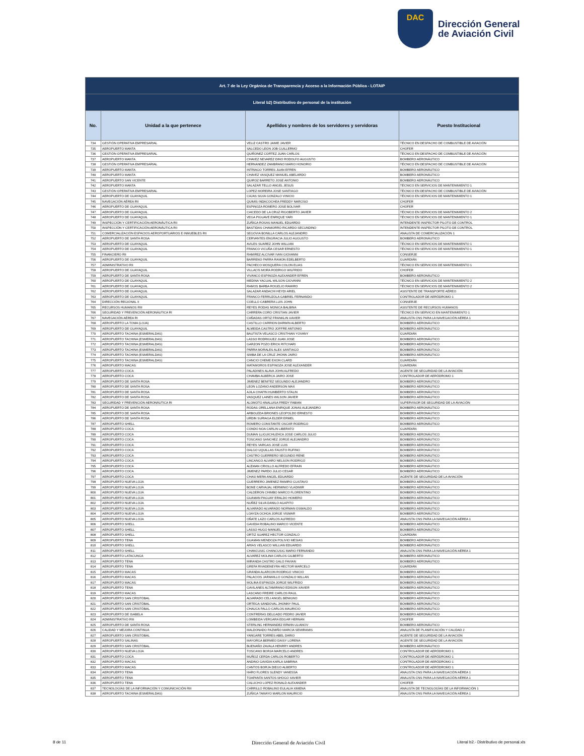DAC
Dirección General
de Aviación Civil
| Art. 7 de la Ley Orgánica de Transparencia y Acceso a la Información Pública - LOTAIP | | | |
| --- | --- | --- | --- |
| Literal b2) Distributivo de personal de la institución | | | |
| No. | Unidad a la que pertenece | Apellidos y nombres de los servidores y servidoras | Puesto Institucional |
| 734 | GESTIÓN OPERATIVA EMPRESARIAL | VELIZ CASTRO JAIME JAVIER | TÉCNICO EN DESPACHO DE COMBUSTIBLE DE AVIACIÓN |
| 735 | AEROPUERTO MANTA | SALCEDO LEON JOB GUILLERMO | CHOFER |
| 736 | GESTIÓN OPERATIVA EMPRESARIAL | QUIÑONEZ CORTEZ JUAN CARLOS | TÉCNICO EN DESPACHO DE COMBUSTIBLE DE AVIACIÓN |
| 737 | AEROPUERTO MANTA | CHAVEZ NEVAREZ DINO RODOLFO AUGUSTO | BOMBERO AERONÁUTICO |
| 738 | GESTIÓN OPERATIVA EMPRESARIAL | HERNANDEZ ZAMBRANO MARIO HONORIO | TÉCNICO EN DESPACHO DE COMBUSTIBLE DE AVIACIÓN |
| 739 | AEROPUERTO MANTA | INTRIAGO TORRES JUAN EFREN | BOMBERO AERONÁUTICO |
| 740 | AEROPUERTO MANTA | CHAVEZ VASQUEZ MANUEL ABELARDO | BOMBERO AERONÁUTICO |
| 741 | AEROPUERTO SAN VICENTE | QUIROZ BARRETO JOSE ANTONIO | BOMBERO AERONÁUTICO |
| 742 | AEROPUERTO MANTA | SALAZAR TELLO ANGEL JESUS | TÉCNICO EN SERVICIOS DE MANTENIMIENTO 1 |
| 743 | GESTIÓN OPERATIVA EMPRESARIAL | LOPEZ MOREIRA JOSE SANTIAGO | TÉCNICO EN DESPACHO DE COMBUSTIBLE DE AVIACIÓN |
| 744 | AEROPUERTO DE GUAYAQUIL | CAJAS SILVA GONZALO VINICIO | TÉCNICO EN SERVICIOS DE MANTENIMIENTO 1 |
| 745 | NAVEGACIÓN AÉREA RII | QUIMIS INDACOCHEA FREDDY NARCISO | CHOFER |
| 746 | AEROPUERTO DE GUAYAQUIL | ESPINOZA ROMERO JOSE BOLIVAR | CHOFER |
| 747 | AEROPUERTO DE GUAYAQUIL | CAICEDO DE LA CRUZ RIGOBERTO JAVIER | TÉCNICO EN SERVICIOS DE MANTENIMIENTO 2 |
| 748 | AEROPUERTO DE GUAYAQUIL | VEGA PIGUAVE ENRIQUE YARI | TÉCNICO EN SERVICIOS DE MANTENIMIENTO 1 |
| 749 | INSPECCIÓN Y CERTIFICACIÓN AERONÁUTICA RII | ZUÑIGA ROSAS MANUEL EDUARDO | INTENDENTE INSPECTOR PILOTO DE CONTROL |
| 750 | INSPECCIÓN Y CERTIFICACIÓN AERONÁUTICA RII | BASTIDAS CHAMORRO RICARDO SECUNDINO | INTENDENTE INSPECTOR PILOTO DE CONTROL |
| 751 | COMERCIALIZACIÓN ESPACIOS AEROPORTUARIOS E INMUEBLES RII | SEGOVIA BONILLA CARLOS ALEJANDRO | ANALISTA DE COMERCIALIZACIÓN 1 |
| 752 | AEROPUERTO DE SANTA ROSA | CERVANTES ENGRACIA JULIO AUGUSTO | BOMBERO AERONÁUTICO |
| 753 | AEROPUERTO DE GUAYAQUIL | AVILES SUAREZ JOHN WILLIAN | TÉCNICO EN SERVICIOS DE MANTENIMIENTO 1 |
| 754 | AEROPUERTO DE GUAYAQUIL | FRANCO VICUÑA CESAR ERNESTO | TÉCNICO EN SERVICIOS DE MANTENIMIENTO 1 |
| 755 | FINANCIERO RII | RAMIREZ ALCIVAR IVAN GIOVANNI | CONSERJE |
| 756 | AEROPUERTO DE GUAYAQUIL | BARRENO PARRA RAMON EDELBERTO | GUARDIÁN |
| 757 | ADMINISTRATIVO RII | PACHECO MOSQUERA COLON ELIAS | TÉCNICO EN SERVICIOS DE MANTENIMIENTO 1 |
| 758 | AEROPUERTO DE GUAYAQUIL | VILLACIS MORA RODRIGO WILFRIDO | CHOFER |
| 759 | AEROPUERTO DE SANTA ROSA | VIVANCO ESPINOZA ALEXANDER EFREN | BOMBERO AERONÁUTICO |
| 760 | AEROPUERTO DE GUAYAQUIL | MEDINA YAGUAL WILSON GIOVANNI | TÉCNICO EN SERVICIOS DE MANTENIMIENTO 2 |
| 761 | AEROPUERTO DE GUAYAQUIL | RAMOS BARBA ROGELIO RAMIRO | TÉCNICO EN SERVICIOS DE MANTENIMIENTO 2 |
| 762 | AEROPUERTO DE GUAYAQUIL | SALAZAR ANDACHI HEYDI ARIEL | ASISTENTE DE TRANSPORTE AÉREO |
| 763 | AEROPUERTO DE GUAYAQUIL | FRANCO FERRUZOLA GABRIEL FERNANDO | CONTROLADOR DE AERÓDROMO 1 |
| 764 | DIRECCIÓN REGIONAL II | COELLO CABRERA LUIS JOHN | CONSERJE |
| 765 | RECURSOS HUMANOS RIII | REYES RODAS MONICA BALBINA | ASISTENTE DE RECURSOS HUMANOS |
| 766 | SEGURIDAD Y PREVENCIÓN AERONÁUTICA RI | CARRERA CORO CRISTIAN JAVIER | TÉCNICO EN SERVICIO EN MANTENIMIENTO 1 |
| 767 | NAVEGACIÓN AÉREA RI | CAÑADAS ORTIZ FRANKLIN XAVIER | ANALISTA CNS PARA LA NAVEGACIÓN AÉREA 1 |
| 768 | AEROPUERTO LA TOMA (LOJA) | CASTILLO CARRION DARWIN ALBERTO | BOMBERO AERONÁUTICO |
| 769 | AEROPUERTO DE GUAYAQUIL | ALMEIDA CASTRO JOFFRE ANTONIO | BOMBERO AERONÁUTICO |
| 770 | AEROPUERTO TACHINA (ESMERALDAS) | BAUTISTA VELASCO CRISTHIAN YOVANY | GUARDIÁN |
| 771 | AEROPUERTO TACHINA (ESMERALDAS) | LASSO RODRIGUEZ JUAN JOSE | BOMBERO AERONÁUTICO |
| 772 | AEROPUERTO TACHINA (ESMERALDAS) | GARZON POZO ERICK RITCHARI | BOMBERO AERONÁUTICO |
| 773 | AEROPUERTO TACHINA (ESMERALDAS) | PARRA MORALES ALEX SANTIAGO | BOMBERO AERONÁUTICO |
| 774 | AEROPUERTO TACHINA (ESMERALDAS) | SIMBA DE LA CRUZ JHONN JAIRO | BOMBERO AERONÁUTICO |
| 775 | AEROPUERTO TACHINA (ESMERALDAS) | CANCIO CHEME EXON CLARD | GUARDIÁN |
| 776 | AEROPUERTO MACAS | MATAMOROS ESPINOZA JOSE ALEXANDER | GUARDIÁN |
| 777 | AEROPUERTO COCA | PALADINES ALAVA JOHN ALFREDO | AGENTE DE SEGURIDAD DE LA AVIACIÓN |
| 778 | AEROPUERTO COCA | CHAMBA ALBERCA JAIRO JOSE | CONTROLADOR DE AERÓDROMO 1 |
| 779 | AEROPUERTO DE SANTA ROSA | JIMENEZ BENITEZ SEGUNDO ALEJANDRO | BOMBERO AERONÁUTICO |
| 780 | AEROPUERTO DE SANTA ROSA | LEON LOZANO ANDERSON MAX | BOMBERO AERONÁUTICO |
| 781 | AEROPUERTO DE SANTA ROSA | AJILA CHAPIN HUMBERTO STALIN | BOMBERO AERONÁUTICO |
| 782 | AEROPUERTO DE SANTA ROSA | VASQUEZ LAINES WILSON JAVIER | BOMBERO AERONÁUTICO |
| 783 | SEGURIDAD Y PREVENCIÓN AERONÁUTICA RI | ALOMOTO ANALUISA FREDY FABIAN | SUPERVISOR DE SEGURIDAD DE LA AVIACIÓN |
| 784 | AEROPUERTO DE SANTA ROSA | RODAS ORELLANA ENRIQUE JONAS ALEJANDRO | BOMBERO AERONÁUTICO |
| 785 | AEROPUERTO DE SANTA ROSA | ARBOLEDA BRIONES LEOPOLDO ERNESTO | BOMBERO AERONÁUTICO |
| 786 | AEROPUERTO DE SANTA ROSA | URDIN SURIAGA ELDER ERMEL | BOMBERO AERONÁUTICO |
| 787 | AEROPUERTO SHELL | ROMERO CONSTANTE OSCAR RODRIGO | BOMBERO AERONÁUTICO |
| 788 | AEROPUERTO COCA | CONDO NOA CARLIN LIBERATO | GUARDIÁN |
| 789 | AEROPUERTO COCA | DUMAN LLIGUICHUZHCA JOSE CARLOS JULIO | BOMBERO AERONÁUTICO |
| 790 | AEROPUERTO COCA | TOSCANO SANCHEZ JORGE ALEJANDRO | BOMBERO AERONÁUTICO |
| 791 | AEROPUERTO COCA | REYES VARGAS JOSE LUIS | BOMBERO AERONÁUTICO |
| 792 | AEROPUERTO COCA | DALGO UQUILLAS FAUSTO RUFINO | BOMBERO AERONÁUTICO |
| 793 | AEROPUERTO COCA | CASTRO GUERRERO SEGUNDO RENE | BOMBERO AERONÁUTICO |
| 794 | AEROPUERTO COCA | LINCANGO ALVARO NELSON RODRIGO | BOMBERO AERONÁUTICO |
| 795 | AEROPUERTO COCA | ALEMAN CRIOLLO ALFREDO EFRAIN | BOMBERO AERONÁUTICO |
| 796 | AEROPUERTO COCA | JIMENEZ PARDO JULIO CESAR | BOMBERO AERONÁUTICO |
| 797 | AEROPUERTO COCA | CHASI MERA ANGEL EDUARDO | AGENTE DE SEGURIDAD DE LA AVIACIÓN |
| 798 | AEROPUERTO NUEVA LOJA | GUERRERO JIMENEZ RAMIRO GUSTAVO | BOMBERO AERONÁUTICO |
| 799 | AEROPUERTO NUEVA LOJA | BONE CARVAJAL HERMINIO VLADIMIR | BOMBERO AERONÁUTICO |
| 800 | AEROPUERTO NUEVA LOJA | CALDERON CHIMBO MARCO FLORENTINO | BOMBERO AERONÁUTICO |
| 801 | AEROPUERTO NUEVA LOJA | GUAMAN PAGUAY ERALDO HOMERO | BOMBERO AERONÁUTICO |
| 802 | AEROPUERTO NUEVA LOJA | NUÑEZ SILVA DANILO AGAPITO | BOMBERO AERONÁUTICO |
| 803 | AEROPUERTO NUEVA LOJA | ALVARADO ALVARADO NORMAN OSWALDO | BOMBERO AERONÁUTICO |
| 804 | AEROPUERTO NUEVA LOJA | LOAYZA OCHOA JORGE VISMAR | BOMBERO AERONÁUTICO |
| 805 | AEROPUERTO NUEVA LOJA | OÑATE LAZO CARLOS ALFREDO | ANALISTA CNS PARA LA NAVEGACIÓN AÉREA 1 |
| 806 | AEROPUERTO SHELL | GAVIDIA ROBALINO MARCO VICENTE | BOMBERO AERONÁUTICO |
| 807 | AEROPUERTO SHELL | LASSO HUGO MANUEL | BOMBERO AERONÁUTICO |
| 808 | AEROPUERTO SHELL | ORTIZ SUAREZ HECTOR GONZALO | GUARDIÁN |
| 809 | AEROPUERTO TENA | GUAMAN MENDOZA POLIVIO MESIAS | BOMBERO AERONÁUTICO |
| 810 | AEROPUERTO SHELL | ARIAS VELASCO WILLIAN EDUARDO | BOMBERO AERONÁUTICO |
| 811 | AEROPUERTO SHELL | CHANCUSIG CHANCUSIG MARIO FERNANDO | ANALISTA CNS PARA LA NAVEGACIÓN AÉREA 1 |
| 812 | AEROPUERTO LATACUNGA | ALVAREZ MOLINA CARLOS GILBERTO | BOMBERO AERONÁUTICO |
| 813 | AEROPUERTO TENA | MIRANDA CASTRO GALO FAVIAN | BOMBERO AERONÁUTICO |
| 814 | AEROPUERTO TENA | GREFA RIVADENEYRA HECTOR MARCELO | GUARDIÁN |
| 815 | AEROPUERTO MACAS | GRANDA ALARCON RODRIGO VINICIO | BOMBERO AERONÁUTICO |
| 816 | AEROPUERTO MACAS | PALACIOS JARAMILLO GONZALO WILLAN | BOMBERO AERONÁUTICO |
| 817 | AEROPUERTO MACAS | MOLINA ESPINOZA JORGE WILFRIDO | BOMBERO AERONÁUTICO |
| 818 | AEROPUERTO TENA | GAVILANES ALTAMIRANO EDISON XAVIER | BOMBERO AERONÁUTICO |
| 819 | AEROPUERTO MACAS | LASCANO FREIRE CARLOS RAUL | BOMBERO AERONÁUTICO |
| 820 | AEROPUERTO SAN CRISTÓBAL | ALVARADO CELI ANGEL BENIGNO | BOMBERO AERONÁUTICO |
| 821 | AEROPUERTO SAN CRISTÓBAL | ORTEGA SANDOVAL JHONNY PAUL | BOMBERO AERONÁUTICO |
| 822 | AEROPUERTO SAN CRISTÓBAL | CHAUCA PALLO CARLOS MAURICIO | BOMBERO AERONÁUTICO |
| 823 | AEROPUERTO DE ISABELA | CONTRERAS DELGADO PEDRO JAVIER | BOMBERO AERONÁUTICO |
| 824 | ADMINISTRATIVO RIII | LOMBEIDA VERGARA EDGAR HERNAN | CHOFER |
| 825 | AEROPUERTO DE SANTA ROSA | STERLING HERNANDEZ ERWIN ULIANOV | BOMBERO AERONÁUTICO |
| 826 | CALIDAD Y MEJORA CONTINUA | MALDONADO PAZMIÑO MARCIA SEMIRAMIS | ANALISTA DE PLANIFICACIÓN Y CALIDAD 2 |
| 827 | AEROPUERTO SAN CRISTÓBAL | YANGARE TORRES ABEL DARIO | AGENTE DE SEGURIDAD DE LA AVIACIÓN |
| 828 | AEROPUERTO SALINAS | MAYORGA BERMEO DAISY LORENA | AGENTE DE SEGURIDAD DE LA AVIACIÓN |
| 829 | AEROPUERTO SAN CRISTÓBAL | BUENAÑO ZAVALA HENRRY ANDRES | BOMBERO AERONÁUTICO |
| 830 | AEROPUERTO NUEVA LOJA | TOSCANO BORJA MARCELO ANDRES | CONTROLADOR DE AERÓDROMO 1 |
| 831 | AEROPUERTO COCA | MUÑOZ CERDA CARLOS ROBERTO | CONTROLADOR DE AERÓDROMO 1 |
| 832 | AEROPUERTO MACAS | ANDINO GAVIDIA KARLA SABRINA | CONTROLADOR DE AERÓDROMO 1 |
| 833 | AEROPUERTO MACAS | CANTOS BORJA DIEGO ALBERTO | CONTROLADOR DE AERÓDROMO 1 |
| 834 | AEROPUERTO TENA | HARO FLORES SLENDY VANESSA | ANALISTA CNS PARA LA NAVEGACIÓN AÉREA 1 |
| 835 | AEROPUERTO TENA | TOAPANTA SANTOS SHOGO XAVIER | ANALISTA CNS PARA LA NAVEGACIÓN AÉREA 1 |
| 836 | AEROPUERTO TENA | CALUCHO LOPEZ RONALD ALEXANDER | CHOFER |
| 837 | TECNOLOGÍAS DE LA INFORMACIÓN Y COMUNICACIÓN RIII | CARRILLO ROBALINO EULALIA XIMENA | ANALISTA DE TECNOLOGÍAS DE LA INFORMACIÓN 1 |
| 838 | AEROPUERTO TACHINA (ESMERALDAS) | ZUÑIGA TAMAYO MARLON MAURICIO | ANALISTA CNS PARA LA NAVEGACIÓN AÉREA 1 |
8 de 11 Dirección General de Aviación Civil Literal b2.- Distributivo de personal.xls